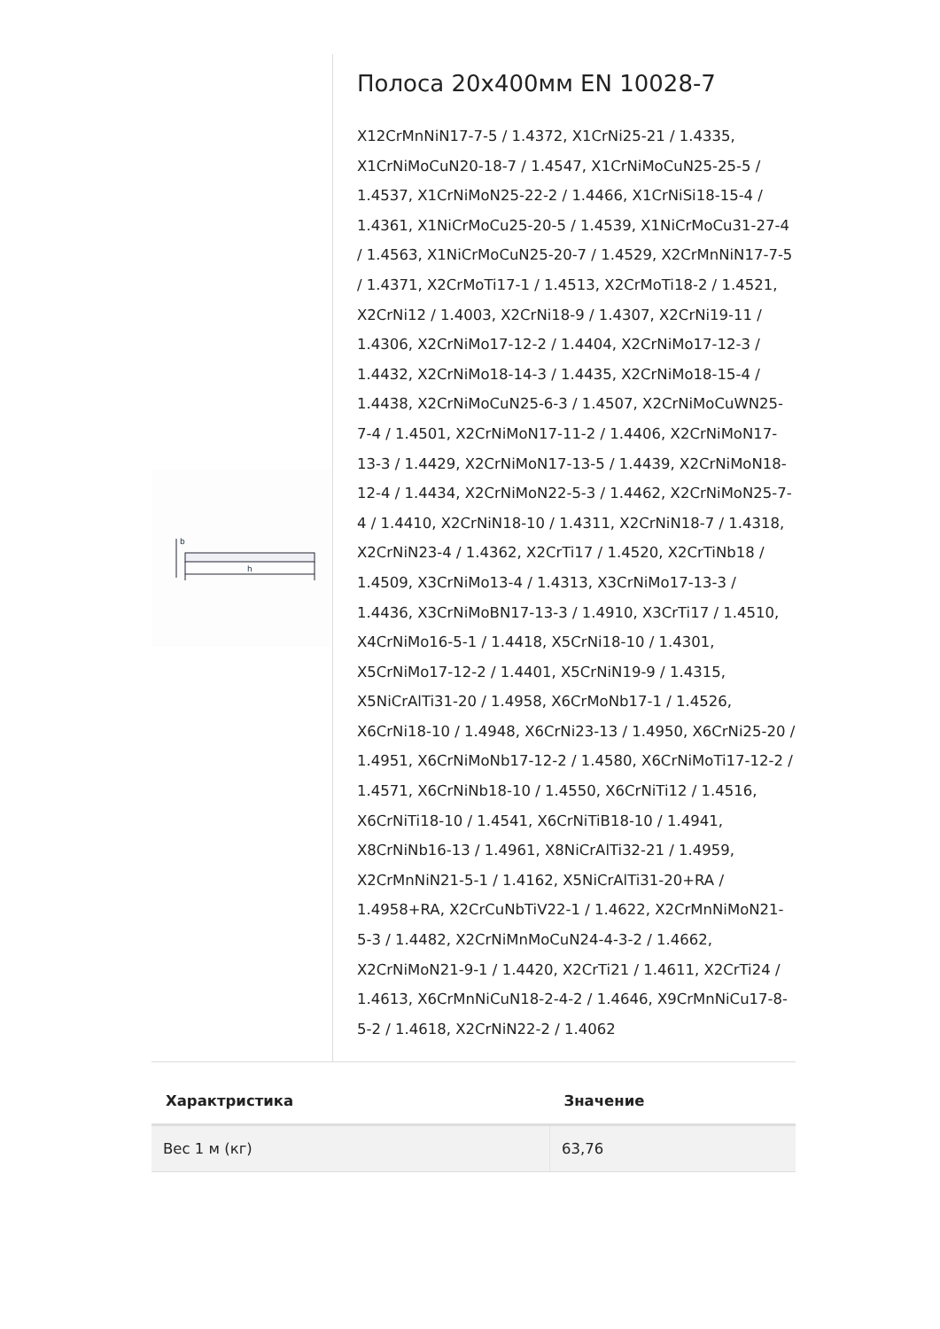b
h
Полоса 20x400мм EN 10028-7
X12CrMnNiN17-7-5 / 1.4372, X1CrNi25-21 / 1.4335, X1CrNiMoCuN20-18-7 / 1.4547, X1CrNiMoCuN25-25-5 / 1.4537, X1CrNiMoN25-22-2 / 1.4466, X1CrNiSi18-15-4 / 1.4361, X1NiCrMoCu25-20-5 / 1.4539, X1NiCrMoCu31-27-4 / 1.4563, X1NiCrMoCuN25-20-7 / 1.4529, X2CrMnNiN17-7-5 / 1.4371, X2CrMoTi17-1 / 1.4513, X2CrMoTi18-2 / 1.4521, X2CrNi12 / 1.4003, X2CrNi18-9 / 1.4307, X2CrNi19-11 / 1.4306, X2CrNiMo17-12-2 / 1.4404, X2CrNiMo17-12-3 / 1.4432, X2CrNiMo18-14-3 / 1.4435, X2CrNiMo18-15-4 / 1.4438, X2CrNiMoCuN25-6-3 / 1.4507, X2CrNiMoCuWN25-7-4 / 1.4501, X2CrNiMoN17-11-2 / 1.4406, X2CrNiMoN17-13-3 / 1.4429, X2CrNiMoN17-13-5 / 1.4439, X2CrNiMoN18-12-4 / 1.4434, X2CrNiMoN22-5-3 / 1.4462, X2CrNiMoN25-7-4 / 1.4410, X2CrNiN18-10 / 1.4311, X2CrNiN18-7 / 1.4318, X2CrNiN23-4 / 1.4362, X2CrTi17 / 1.4520, X2CrTiNb18 / 1.4509, X3CrNiMo13-4 / 1.4313, X3CrNiMo17-13-3 / 1.4436, X3CrNiMoBN17-13-3 / 1.4910, X3CrTi17 / 1.4510, X4CrNiMo16-5-1 / 1.4418, X5CrNi18-10 / 1.4301, X5CrNiMo17-12-2 / 1.4401, X5CrNiN19-9 / 1.4315, X5NiCrAlTi31-20 / 1.4958, X6CrMoNb17-1 / 1.4526, X6CrNi18-10 / 1.4948, X6CrNi23-13 / 1.4950, X6CrNi25-20 / 1.4951, X6CrNiMoNb17-12-2 / 1.4580, X6CrNiMoTi17-12-2 / 1.4571, X6CrNiNb18-10 / 1.4550, X6CrNiTi12 / 1.4516, X6CrNiTi18-10 / 1.4541, X6CrNiTiB18-10 / 1.4941, X8CrNiNb16-13 / 1.4961, X8NiCrAlTi32-21 / 1.4959, X2CrMnNiN21-5-1 / 1.4162, X5NiCrAlTi31-20+RA / 1.4958+RA, X2CrCuNbTiV22-1 / 1.4622, X2CrMnNiMoN21-5-3 / 1.4482, X2CrNiMnMoCuN24-4-3-2 / 1.4662, X2CrNiMoN21-9-1 / 1.4420, X2CrTi21 / 1.4611, X2CrTi24 / 1.4613, X6CrMnNiCuN18-2-4-2 / 1.4646, X9CrMnNiCu17-8-5-2 / 1.4618, X2CrNiN22-2 / 1.4062
| Характристика | Значение |
| --- | --- |
| Вес 1 м (кг) | 63,76 |